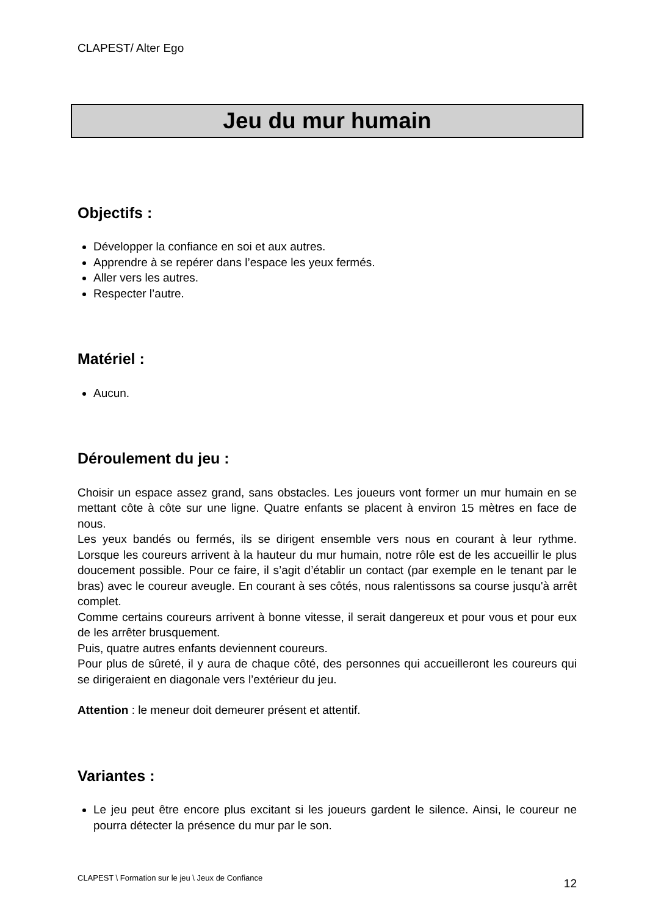CLAPEST/ Alter Ego
Jeu du mur humain
Objectifs :
Développer la confiance en soi et aux autres.
Apprendre à se repérer dans l’espace les yeux fermés.
Aller vers les autres.
Respecter l’autre.
Matériel :
Aucun.
Déroulement du jeu :
Choisir un espace assez grand, sans obstacles. Les joueurs vont former un mur humain en se mettant côte à côte sur une ligne. Quatre enfants se placent à environ 15 mètres en face de nous.
Les yeux bandés ou fermés, ils se dirigent ensemble vers nous en courant à leur rythme. Lorsque les coureurs arrivent à la hauteur du mur humain, notre rôle est de les accueillir le plus doucement possible. Pour ce faire, il s’agit d’établir un contact (par exemple en le tenant par le bras) avec le coureur aveugle. En courant à ses côtés, nous ralentissons sa course jusqu'à arrêt complet.
Comme certains coureurs arrivent à bonne vitesse, il serait dangereux et pour vous et pour eux de les arrêter brusquement.
Puis, quatre autres enfants deviennent coureurs.
Pour plus de sûreté, il y aura de chaque côté, des personnes qui accueilleront les coureurs qui se dirigeraient en diagonale vers l’extérieur du jeu.
Attention : le meneur doit demeurer présent et attentif.
Variantes :
Le jeu peut être encore plus excitant si les joueurs gardent le silence. Ainsi, le coureur ne pourra détecter la présence du mur par le son.
CLAPEST \ Formation sur le jeu \ Jeux de Confiance 12